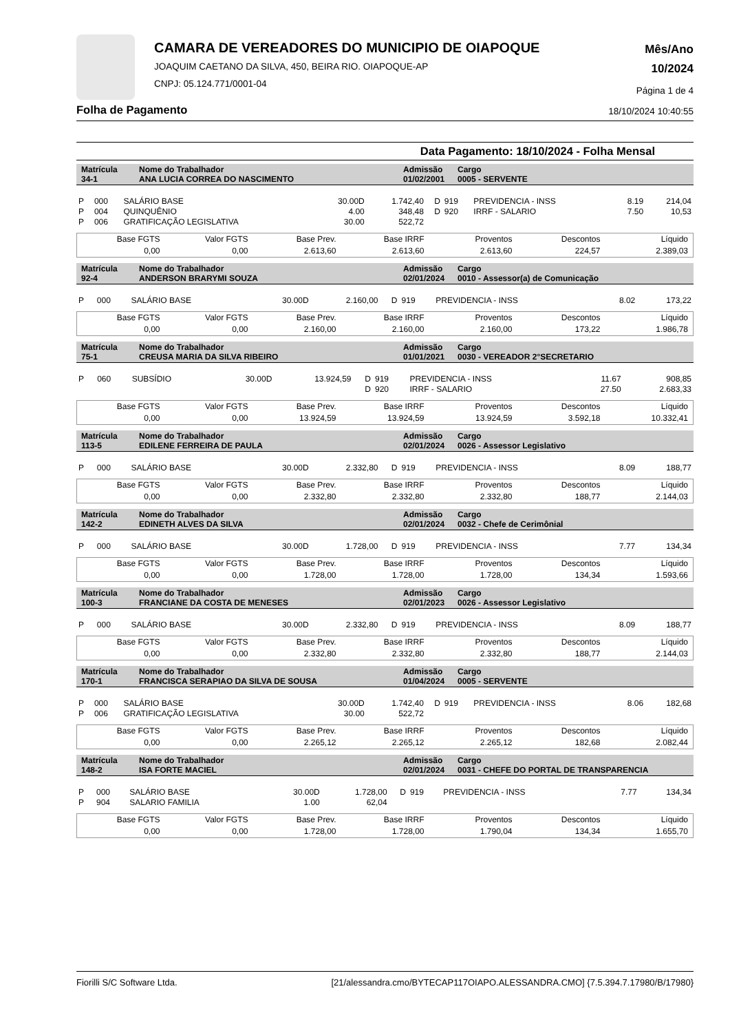CAMARA DE VEREADORES DO MUNICIPIO DE OIAPOQUE
JOAQUIM CAETANO DA SILVA, 450, BEIRA RIO. OIAPOQUE-AP
CNPJ: 05.124.771/0001-04
Mês/Ano
10/2024
Página 1 de 4
Folha de Pagamento 18/10/2024 10:40:55
Data Pagamento: 18/10/2024 - Folha Mensal
| Matrícula 34-1 | Nome do Trabalhador ANA LUCIA CORREA DO NASCIMENTO | Admissão 01/02/2001 | Cargo 0005 - SERVENTE |
| P | 000 | SALÁRIO BASE | 30.00D | 1.742,40 | D | 919 | PREVIDENCIA - INSS | 8.19 | 214,04 |
| P | 004 | QUINQUÊNIO | 4.00 | 348,48 | D | 920 | IRRF - SALARIO | 7.50 | 10,53 |
| P | 006 | GRATIFICAÇÃO LEGISLATIVA | 30.00 | 522,72 | | | | | |
| Base FGTS | Valor FGTS | Base Prev. | Base IRRF | Proventos | Descontos | Líquido |
| 0,00 | 0,00 | 2.613,60 | 2.613,60 | 2.613,60 | 224,57 | 2.389,03 |
| Matrícula 92-4 | Nome do Trabalhador ANDERSON BRARYMI SOUZA | Admissão 02/01/2024 | Cargo 0010 - Assessor(a) de Comunicação |
| P | 000 | SALÁRIO BASE | 30.00D | 2.160,00 | D | 919 | PREVIDENCIA - INSS | 8.02 | 173,22 |
| Base FGTS | Valor FGTS | Base Prev. | Base IRRF | Proventos | Descontos | Líquido |
| 0,00 | 0,00 | 2.160,00 | 2.160,00 | 2.160,00 | 173,22 | 1.986,78 |
| Matrícula 75-1 | Nome do Trabalhador CREUSA MARIA DA SILVA RIBEIRO | Admissão 01/01/2021 | Cargo 0030 - VEREADOR 2°SECRETARIO |
| P | 060 | SUBSÍDIO | 30.00D | 13.924,59 | D | 919 | PREVIDENCIA - INSS | 11.67 | 908,85 |
| | | | | | D | 920 | IRRF - SALARIO | 27.50 | 2.683,33 |
| Base FGTS | Valor FGTS | Base Prev. | Base IRRF | Proventos | Descontos | Líquido |
| 0,00 | 0,00 | 13.924,59 | 13.924,59 | 13.924,59 | 3.592,18 | 10.332,41 |
| Matrícula 113-5 | Nome do Trabalhador EDILENE FERREIRA DE PAULA | Admissão 02/01/2024 | Cargo 0026 - Assessor Legislativo |
| P | 000 | SALÁRIO BASE | 30.00D | 2.332,80 | D | 919 | PREVIDENCIA - INSS | 8.09 | 188,77 |
| Base FGTS | Valor FGTS | Base Prev. | Base IRRF | Proventos | Descontos | Líquido |
| 0,00 | 0,00 | 2.332,80 | 2.332,80 | 2.332,80 | 188,77 | 2.144,03 |
| Matrícula 142-2 | Nome do Trabalhador EDINETH ALVES DA SILVA | Admissão 02/01/2024 | Cargo 0032 - Chefe de Cerimônial |
| P | 000 | SALÁRIO BASE | 30.00D | 1.728,00 | D | 919 | PREVIDENCIA - INSS | 7.77 | 134,34 |
| Base FGTS | Valor FGTS | Base Prev. | Base IRRF | Proventos | Descontos | Líquido |
| 0,00 | 0,00 | 1.728,00 | 1.728,00 | 1.728,00 | 134,34 | 1.593,66 |
| Matrícula 100-3 | Nome do Trabalhador FRANCIANE DA COSTA DE MENESES | Admissão 02/01/2023 | Cargo 0026 - Assessor Legislativo |
| P | 000 | SALÁRIO BASE | 30.00D | 2.332,80 | D | 919 | PREVIDENCIA - INSS | 8.09 | 188,77 |
| Base FGTS | Valor FGTS | Base Prev. | Base IRRF | Proventos | Descontos | Líquido |
| 0,00 | 0,00 | 2.332,80 | 2.332,80 | 2.332,80 | 188,77 | 2.144,03 |
| Matrícula 170-1 | Nome do Trabalhador FRANCISCA SERAPIAO DA SILVA DE SOUSA | Admissão 01/04/2024 | Cargo 0005 - SERVENTE |
| P | 000 | SALÁRIO BASE | 30.00D | 1.742,40 | D | 919 | PREVIDENCIA - INSS | 8.06 | 182,68 |
| P | 006 | GRATIFICAÇÃO LEGISLATIVA | 30.00 | 522,72 | | | | | |
| Base FGTS | Valor FGTS | Base Prev. | Base IRRF | Proventos | Descontos | Líquido |
| 0,00 | 0,00 | 2.265,12 | 2.265,12 | 2.265,12 | 182,68 | 2.082,44 |
| Matrícula 148-2 | Nome do Trabalhador ISA FORTE MACIEL | Admissão 02/01/2024 | Cargo 0031 - CHEFE DO PORTAL DE TRANSPARENCIA |
| P | 000 | SALÁRIO BASE | 30.00D | 1.728,00 | D | 919 | PREVIDENCIA - INSS | 7.77 | 134,34 |
| P | 904 | SALARIO FAMILIA | 1.00 | 62,04 | | | | | |
| Base FGTS | Valor FGTS | Base Prev. | Base IRRF | Proventos | Descontos | Líquido |
| 0,00 | 0,00 | 1.728,00 | 1.728,00 | 1.790,04 | 134,34 | 1.655,70 |
Fiorilli S/C Software Ltda. [21/alessandra.cmo/BYTECAP117OIAPO.ALESSANDRA.CMO] {7.5.394.7.17980/B/17980}